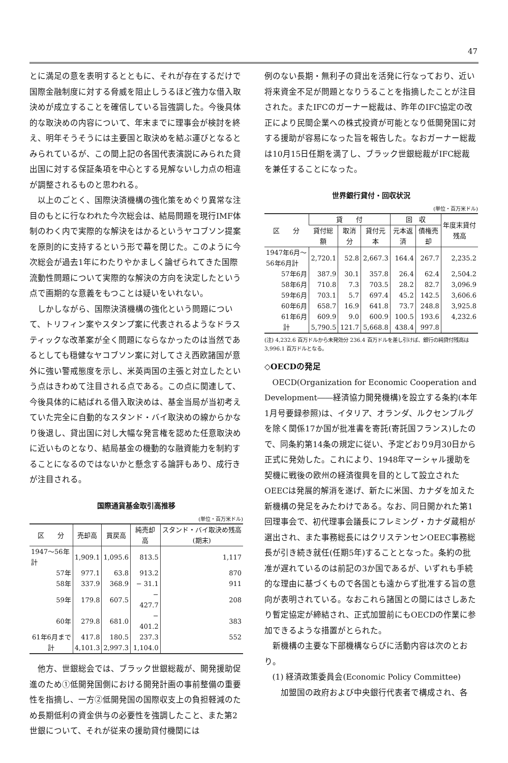47
とに満足の意を表明するとともに、それが存在するだけで国際金融制度に対する脅威を阻止しうるほど強力な借入取決めが成立することを確信している旨強調した。今後具体的な取決めの内容について、年末までに理事会が検討を終え、明年そうそうには主要国と取決めを結ぶ運びとなるとみられているが、この間上記の各国代表演説にみられた貸出国に対する保証条項を中心とする見解ないし力点の相違が調整されるものと思われる。
以上のごとく、国際決済機構の強化策をめぐり異常な注目のもとに行なわれた今次総会は、結局問題を現行IMF体制のわく内で実際的な解決をはかるというヤコブソン提案を原則的に支持するという形で幕を閉じた。このように今次総会が過去1年にわたりやかましく論ぜられてきた国際流動性問題について実際的な解決の方向を決定したという点で画期的な意義をもつことは疑いをいれない。
しかしながら、国際決済機構の強化という問題について、トリフィン案やスタンプ案に代表されるようなドラスティックな改革案が全く問題にならなかったのは当然であるとしても穏健なヤコブソン案に対してさえ西欧諸国が意外に強い警戒態度を示し、米英両国の主張と対立したという点はきわめて注目される点である。この点に関連して、今後具体的に結ばれる借入取決めは、基金当局が当初考えていた完全に自動的なスタンド・バイ取決めの線からかなり後退し、貸出国に対し大幅な発言権を認めた任意取決めに近いものとなり、結局基金の機動的な融資能力を制約することになるのではないかと懸念する論評もあり、成行きが注目される。
国際通貨基金取引高推移
(単位・百万米ドル)
| 区 分 | 売却高 | 買戻高 | 純売却高 | スタンド・バイ取決め残高(期末) |
| --- | --- | --- | --- | --- |
| 1947〜56年計 | 1,909.1 | 1,095.6 | 813.5 | 1,117 |
| 57年 | 977.1 | 63.8 | 913.2 | 870 |
| 58年 | 337.9 | 368.9 | − 31.1 | 911 |
| 59年 | 179.8 | 607.5 | − 427.7 | 208 |
| 60年 | 279.8 | 681.0 | − 401.2 | 383 |
| 61年6月まで | 417.8 | 180.5 | 237.3 | 552 |
| 計 | 4,101.3 | 2,997.3 | 1,104.0 | |
他方、世銀総会では、ブラック世銀総裁が、開発援助促進のため①低開発国側における開発計画の事前整備の重要性を指摘し、一方②低開発国の国際収支上の負担軽減のため長期低利の資金供与の必要性を強調したこと、また第2世銀について、それが従来の援助貸付機関には
例のない長期・無利子の貸出を活発に行なっており、近い将来資金不足が問題となりうることを指摘したことが注目された。またIFCのガーナー総裁は、昨年のIFC協定の改正により民間企業への株式投資が可能となり低開発国に対する援助が容易になった旨を報告した。なおガーナー総裁は10月15日任期を満了し、ブラック世銀総裁がIFC総裁を兼任することになった。
世界銀行貸付・回収状況
(単位・百万米ドル)
| 区 分 | 貸 付 | | | 回 収 | | 年度末貸付残高 |
| --- | --- | --- | --- | --- | --- | --- |
| | 貸付総額 | 取消分 | 貸付元本 | 元本返済 | 債権売却 | |
| 1947年6月〜56年6月計 | 2,720.1 | 52.8 | 2,667.3 | 164.4 | 267.7 | 2,235.2 |
| 57年6月 | 387.9 | 30.1 | 357.8 | 26.4 | 62.4 | 2,504.2 |
| 58年6月 | 710.8 | 7.3 | 703.5 | 28.2 | 82.7 | 3,096.9 |
| 59年6月 | 703.1 | 5.7 | 697.4 | 45.2 | 142.5 | 3,606.6 |
| 60年6月 | 658.7 | 16.9 | 641.8 | 73.7 | 248.8 | 3,925.8 |
| 61年6月 | 609.9 | 9.0 | 600.9 | 100.5 | 193.6 | 4,232.6 |
| 計 | 5,790.5 | 121.7 | 5,668.8 | 438.4 | 997.8 | |
(注) 4,232.6 百万ドルから未発効分 236.4 百万ドルを差し引けば、銀行の純貸付残高は 3,996.1 百万ドルとなる。
◇OECDの発足
OECD(Organization for Economic Cooperation and Development――経済協力開発機構)を設立する条約(本年1月号要録参照)は、イタリア、オランダ、ルクセンブルグを除く関係17か国が批准書を寄託(寄託国フランス)したので、同条約第14条の規定に従い、予定どおり9月30日から正式に発効した。これにより、1948年マーシャル援助を契機に戦後の欧州の経済復興を目的として設立されたOEECは発展的解消を遂げ、新たに米国、カナダを加えた新機構の発足をみたわけである。なお、同日開かれた第1回理事会で、初代理事会議長にフレミング・カナダ蔵相が選出され、また事務総長にはクリステンセンOEEC事務総長が引き続き就任(任期5年)することとなった。条約の批准が遅れているのは前記の3か国であるが、いずれも手続的な理由に基づくもので各国とも遠からず批准する旨の意向が表明されている。なおこれら諸国との間にはさしあたり暫定協定が締結され、正式加盟前にもOECDの作業に参加できるような措置がとられた。
新機構の主要な下部機構ならびに活動内容は次のとおり。
(1) 経済政策委員会(Economic Policy Committee)
　加盟国の政府および中央銀行代表者で構成され、各